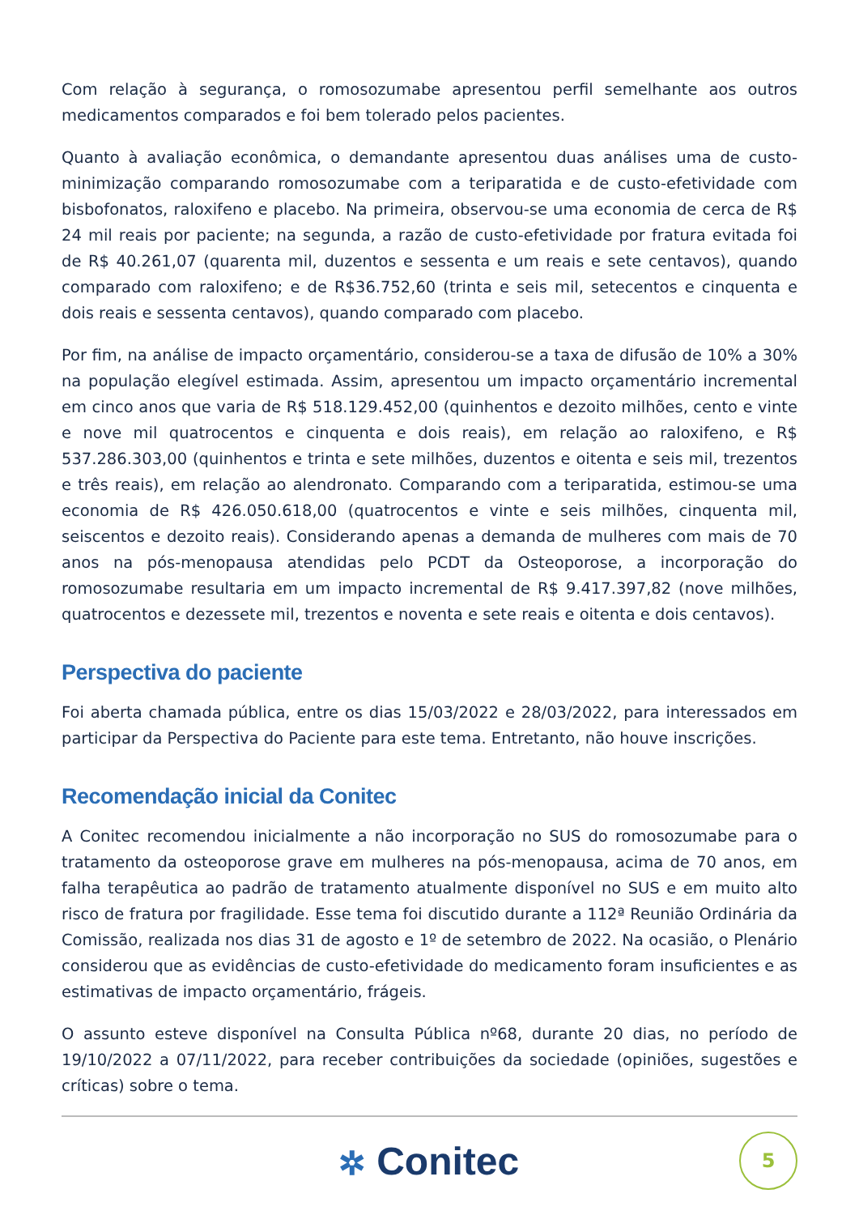Com relação à segurança, o romosozumabe apresentou perfil semelhante aos outros medicamentos comparados e foi bem tolerado pelos pacientes.
Quanto à avaliação econômica, o demandante apresentou duas análises uma de custo-minimização comparando romosozumabe com a teriparatida e de custo-efetividade com bisbofonatos, raloxifeno e placebo. Na primeira, observou-se uma economia de cerca de R$ 24 mil reais por paciente; na segunda, a razão de custo-efetividade por fratura evitada foi de R$ 40.261,07 (quarenta mil, duzentos e sessenta e um reais e sete centavos), quando comparado com raloxifeno; e de R$36.752,60 (trinta e seis mil, setecentos e cinquenta e dois reais e sessenta centavos), quando comparado com placebo.
Por fim, na análise de impacto orçamentário, considerou-se a taxa de difusão de 10% a 30% na população elegível estimada. Assim, apresentou um impacto orçamentário incremental em cinco anos que varia de R$ 518.129.452,00 (quinhentos e dezoito milhões, cento e vinte e nove mil quatrocentos e cinquenta e dois reais), em relação ao raloxifeno, e R$ 537.286.303,00 (quinhentos e trinta e sete milhões, duzentos e oitenta e seis mil, trezentos e três reais), em relação ao alendronato. Comparando com a teriparatida, estimou-se uma economia de R$ 426.050.618,00 (quatrocentos e vinte e seis milhões, cinquenta mil, seiscentos e dezoito reais). Considerando apenas a demanda de mulheres com mais de 70 anos na pós-menopausa atendidas pelo PCDT da Osteoporose, a incorporação do romosozumabe resultaria em um impacto incremental de R$ 9.417.397,82 (nove milhões, quatrocentos e dezessete mil, trezentos e noventa e sete reais e oitenta e dois centavos).
Perspectiva do paciente
Foi aberta chamada pública, entre os dias 15/03/2022 e 28/03/2022, para interessados em participar da Perspectiva do Paciente para este tema. Entretanto, não houve inscrições.
Recomendação inicial da Conitec
A Conitec recomendou inicialmente a não incorporação no SUS do romosozumabe para o tratamento da osteoporose grave em mulheres na pós-menopausa, acima de 70 anos, em falha terapêutica ao padrão de tratamento atualmente disponível no SUS e em muito alto risco de fratura por fragilidade. Esse tema foi discutido durante a 112ª Reunião Ordinária da Comissão, realizada nos dias 31 de agosto e 1º de setembro de 2022. Na ocasião, o Plenário considerou que as evidências de custo-efetividade do medicamento foram insuficientes e as estimativas de impacto orçamentário, frágeis.
O assunto esteve disponível na Consulta Pública nº68, durante 20 dias, no período de 19/10/2022 a 07/11/2022, para receber contribuições da sociedade (opiniões, sugestões e críticas) sobre o tema.
✲ Conitec
5